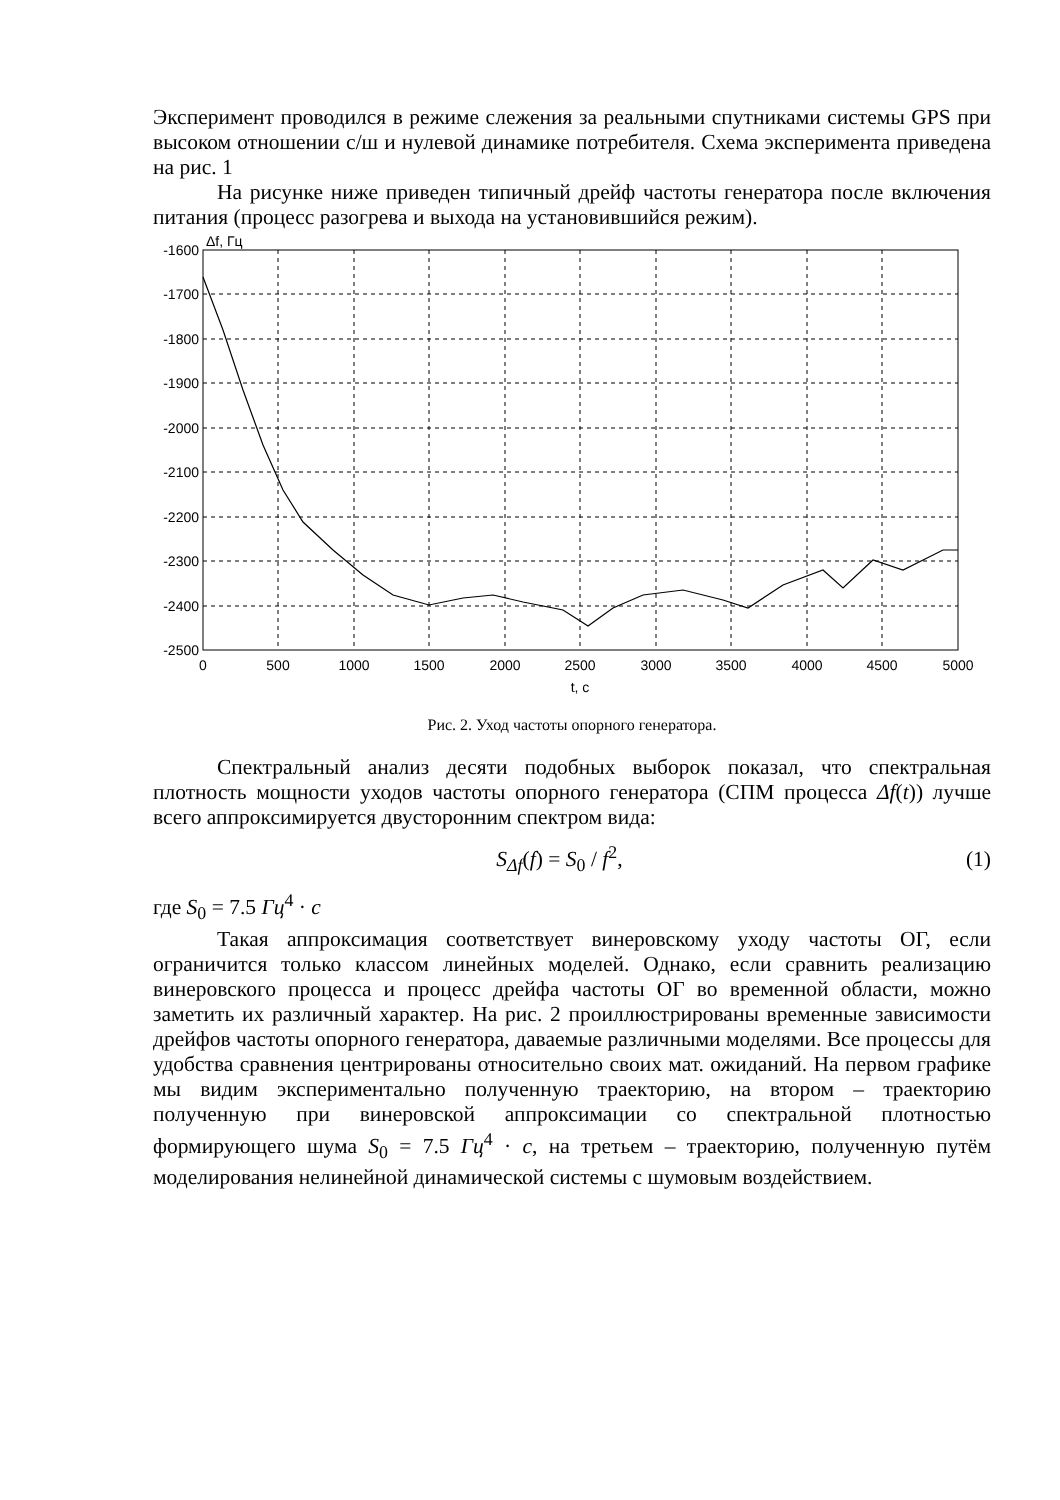Эксперимент проводился в режиме слежения за реальными спутниками системы GPS при высоком отношении с/ш и нулевой динамике потребителя. Схема эксперимента приведена на рис. 1
На рисунке ниже приведен типичный дрейф частоты генератора после включения питания (процесс разогрева и выхода на установившийся режим).
Δf, Гц
-1600
-1700
-1800
-1900
-2000
-2100
-2200
-2300
-2400
-2500
0
500
1000
1500
2000
2500
3000
3500
4000
4500
5000
t, c
Рис. 2. Уход частоты опорного генератора.
Спектральный анализ десяти подобных выборок показал, что спектральная плотность мощности уходов частоты опорного генератора (СПМ процесса Δf(t)) лучше всего аппроксимируется двусторонним спектром вида:
S<sub>Δf</sub>(f) = S<sub>0</sub> / f<sup>2</sup>, (1)
где S<sub>0</sub> = 7.5 Гц<sup>4</sup> · c
Такая аппроксимация соответствует винеровскому уходу частоты ОГ, если ограничится только классом линейных моделей. Однако, если сравнить реализацию винеровского процесса и процесс дрейфа частоты ОГ во временной области, можно заметить их различный характер. На рис. 2 проиллюстрированы временные зависимости дрейфов частоты опорного генератора, даваемые различными моделями. Все процессы для удобства сравнения центрированы относительно своих мат. ожиданий. На первом графике мы видим экспериментально полученную траекторию, на втором – траекторию полученную при винеровской аппроксимации со спектральной плотностью формирующего шума S<sub>0</sub> = 7.5 Гц<sup>4</sup> · c, на третьем – траекторию, полученную путём моделирования нелинейной динамической системы с шумовым воздействием.